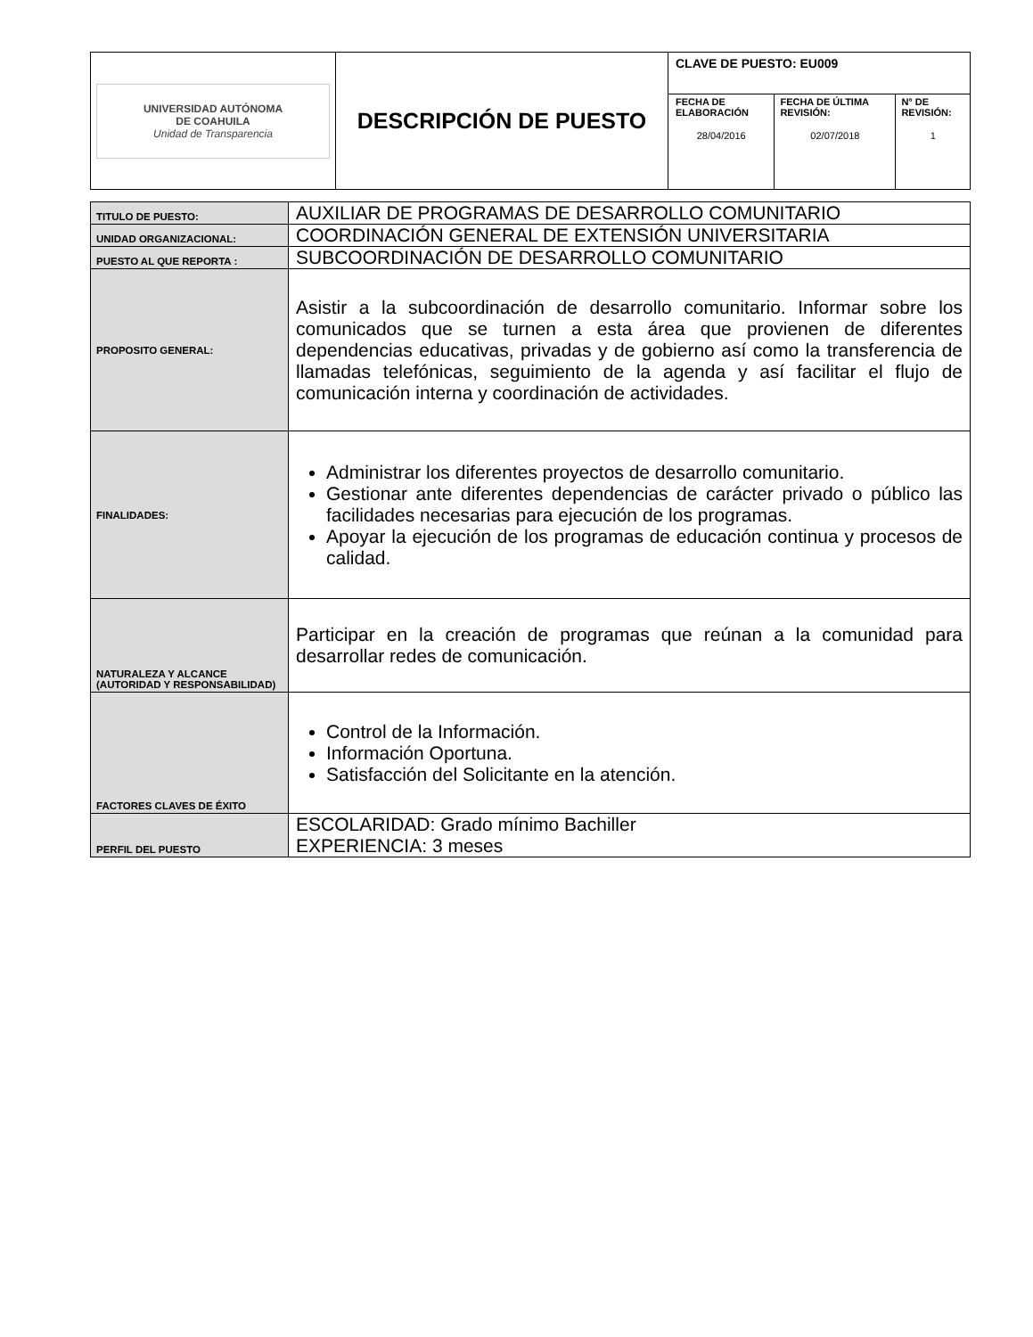| UNIVERSIDAD AUTÓNOMA DE COAHUILA Unidad de Transparencia | DESCRIPCIÓN DE PUESTO | CLAVE DE PUESTO: EU009 | | |
| | | FECHA DE ELABORACIÓN 28/04/2016 | FECHA DE ÚLTIMA REVISIÓN: 02/07/2018 | N° DE REVISIÓN: 1 |
| TITULO DE PUESTO: | AUXILIAR DE PROGRAMAS DE DESARROLLO COMUNITARIO |
| UNIDAD ORGANIZACIONAL: | COORDINACIÓN GENERAL DE EXTENSIÓN UNIVERSITARIA |
| PUESTO AL QUE REPORTA : | SUBCOORDINACIÓN DE DESARROLLO COMUNITARIO |
| PROPOSITO GENERAL: | Asistir a la subcoordinación de desarrollo comunitario. Informar sobre los comunicados que se turnen a esta área que provienen de diferentes dependencias educativas, privadas y de gobierno así como la transferencia de llamadas telefónicas, seguimiento de la agenda y así facilitar el flujo de comunicación interna y coordinación de actividades. |
| FINALIDADES: | Administrar los diferentes proyectos de desarrollo comunitario. Gestionar ante diferentes dependencias de carácter privado o público las facilidades necesarias para ejecución de los programas. Apoyar la ejecución de los programas de educación continua y procesos de calidad. |
| NATURALEZA Y ALCANCE (AUTORIDAD Y RESPONSABILIDAD) | Participar en la creación de programas que reúnan a la comunidad para desarrollar redes de comunicación. |
| FACTORES CLAVES DE ÉXITO | Control de la Información. Información Oportuna. Satisfacción del Solicitante en la atención. |
| PERFIL DEL PUESTO | ESCOLARIDAD: Grado mínimo Bachiller EXPERIENCIA: 3 meses |